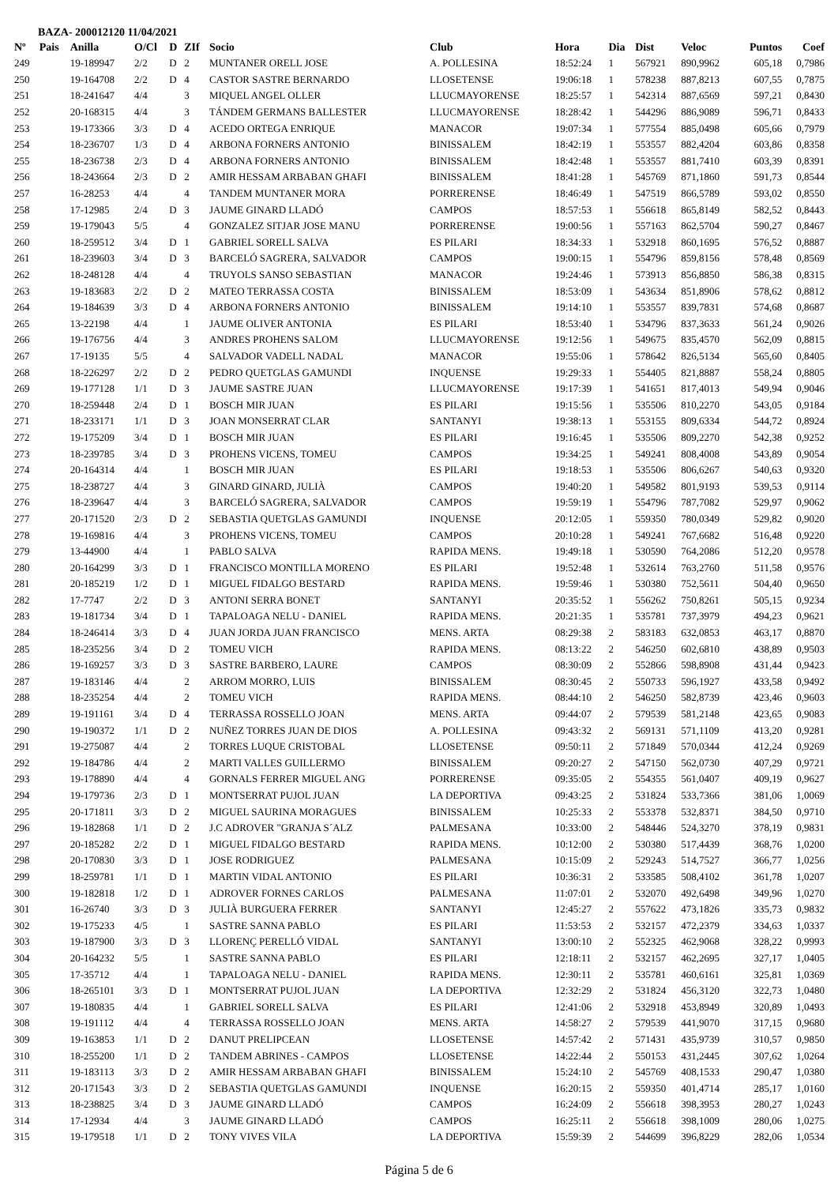BAZA- 200012120 11/04/2021
| Nº | Pais | Anilla | O/Cl | D | ZIf | Socio | Club | Hora | Dia | Dist | Veloc | Puntos | Coef |
| --- | --- | --- | --- | --- | --- | --- | --- | --- | --- | --- | --- | --- | --- |
| 249 | | 19-189947 | 2/2 | D | 2 | MUNTANER ORELL JOSE | A. POLLESINA | 18:52:24 | 1 | 567921 | 890,9962 | 605,18 | 0,7986 |
| 250 | | 19-164708 | 2/2 | D | 4 | CASTOR SASTRE BERNARDO | LLOSETENSE | 19:06:18 | 1 | 578238 | 887,8213 | 607,55 | 0,7875 |
| 251 | | 18-241647 | 4/4 | | 3 | MIQUEL ANGEL OLLER | LLUCMAYORENSE | 18:25:57 | 1 | 542314 | 887,6569 | 597,21 | 0,8430 |
| 252 | | 20-168315 | 4/4 | | 3 | TÁNDEM GERMANS BALLESTER | LLUCMAYORENSE | 18:28:42 | 1 | 544296 | 886,9089 | 596,71 | 0,8433 |
| 253 | | 19-173366 | 3/3 | D | 4 | ACEDO ORTEGA ENRIQUE | MANACOR | 19:07:34 | 1 | 577554 | 885,0498 | 605,66 | 0,7979 |
| 254 | | 18-236707 | 1/3 | D | 4 | ARBONA FORNERS ANTONIO | BINISSALEM | 18:42:19 | 1 | 553557 | 882,4204 | 603,86 | 0,8358 |
| 255 | | 18-236738 | 2/3 | D | 4 | ARBONA FORNERS ANTONIO | BINISSALEM | 18:42:48 | 1 | 553557 | 881,7410 | 603,39 | 0,8391 |
| 256 | | 18-243664 | 2/3 | D | 2 | AMIR HESSAM ARBABAN GHAFI | BINISSALEM | 18:41:28 | 1 | 545769 | 871,1860 | 591,73 | 0,8544 |
| 257 | | 16-28253 | 4/4 | | 4 | TANDEM MUNTANER MORA | PORRERENSE | 18:46:49 | 1 | 547519 | 866,5789 | 593,02 | 0,8550 |
| 258 | | 17-12985 | 2/4 | D | 3 | JAUME GINARD LLADÓ | CAMPOS | 18:57:53 | 1 | 556618 | 865,8149 | 582,52 | 0,8443 |
| 259 | | 19-179043 | 5/5 | | 4 | GONZALEZ SITJAR JOSE MANU | PORRERENSE | 19:00:56 | 1 | 557163 | 862,5704 | 590,27 | 0,8467 |
| 260 | | 18-259512 | 3/4 | D | 1 | GABRIEL SORELL SALVA | ES PILARI | 18:34:33 | 1 | 532918 | 860,1695 | 576,52 | 0,8887 |
| 261 | | 18-239603 | 3/4 | D | 3 | BARCELÓ SAGRERA, SALVADOR | CAMPOS | 19:00:15 | 1 | 554796 | 859,8156 | 578,48 | 0,8569 |
| 262 | | 18-248128 | 4/4 | | 4 | TRUYOLS SANSO SEBASTIAN | MANACOR | 19:24:46 | 1 | 573913 | 856,8850 | 586,38 | 0,8315 |
| 263 | | 19-183683 | 2/2 | D | 2 | MATEO TERRASSA COSTA | BINISSALEM | 18:53:09 | 1 | 543634 | 851,8906 | 578,62 | 0,8812 |
| 264 | | 19-184639 | 3/3 | D | 4 | ARBONA FORNERS ANTONIO | BINISSALEM | 19:14:10 | 1 | 553557 | 839,7831 | 574,68 | 0,8687 |
| 265 | | 13-22198 | 4/4 | | 1 | JAUME OLIVER ANTONIA | ES PILARI | 18:53:40 | 1 | 534796 | 837,3633 | 561,24 | 0,9026 |
| 266 | | 19-176756 | 4/4 | | 3 | ANDRES PROHENS SALOM | LLUCMAYORENSE | 19:12:56 | 1 | 549675 | 835,4570 | 562,09 | 0,8815 |
| 267 | | 17-19135 | 5/5 | | 4 | SALVADOR VADELL NADAL | MANACOR | 19:55:06 | 1 | 578642 | 826,5134 | 565,60 | 0,8405 |
| 268 | | 18-226297 | 2/2 | D | 2 | PEDRO QUETGLAS GAMUNDI | INQUENSE | 19:29:33 | 1 | 554405 | 821,8887 | 558,24 | 0,8805 |
| 269 | | 19-177128 | 1/1 | D | 3 | JAUME SASTRE JUAN | LLUCMAYORENSE | 19:17:39 | 1 | 541651 | 817,4013 | 549,94 | 0,9046 |
| 270 | | 18-259448 | 2/4 | D | 1 | BOSCH MIR JUAN | ES PILARI | 19:15:56 | 1 | 535506 | 810,2270 | 543,05 | 0,9184 |
| 271 | | 18-233171 | 1/1 | D | 3 | JOAN MONSERRAT CLAR | SANTANYI | 19:38:13 | 1 | 553155 | 809,6334 | 544,72 | 0,8924 |
| 272 | | 19-175209 | 3/4 | D | 1 | BOSCH MIR JUAN | ES PILARI | 19:16:45 | 1 | 535506 | 809,2270 | 542,38 | 0,9252 |
| 273 | | 18-239785 | 3/4 | D | 3 | PROHENS VICENS, TOMEU | CAMPOS | 19:34:25 | 1 | 549241 | 808,4008 | 543,89 | 0,9054 |
| 274 | | 20-164314 | 4/4 | | 1 | BOSCH MIR JUAN | ES PILARI | 19:18:53 | 1 | 535506 | 806,6267 | 540,63 | 0,9320 |
| 275 | | 18-238727 | 4/4 | | 3 | GINARD GINARD, JULIÀ | CAMPOS | 19:40:20 | 1 | 549582 | 801,9193 | 539,53 | 0,9114 |
| 276 | | 18-239647 | 4/4 | | 3 | BARCELÓ SAGRERA, SALVADOR | CAMPOS | 19:59:19 | 1 | 554796 | 787,7082 | 529,97 | 0,9062 |
| 277 | | 20-171520 | 2/3 | D | 2 | SEBASTIA QUETGLAS GAMUNDI | INQUENSE | 20:12:05 | 1 | 559350 | 780,0349 | 529,82 | 0,9020 |
| 278 | | 19-169816 | 4/4 | | 3 | PROHENS VICENS, TOMEU | CAMPOS | 20:10:28 | 1 | 549241 | 767,6682 | 516,48 | 0,9220 |
| 279 | | 13-44900 | 4/4 | | 1 | PABLO SALVA | RAPIDA MENS. | 19:49:18 | 1 | 530590 | 764,2086 | 512,20 | 0,9578 |
| 280 | | 20-164299 | 3/3 | D | 1 | FRANCISCO MONTILLA MORENO | ES PILARI | 19:52:48 | 1 | 532614 | 763,2760 | 511,58 | 0,9576 |
| 281 | | 20-185219 | 1/2 | D | 1 | MIGUEL FIDALGO BESTARD | RAPIDA MENS. | 19:59:46 | 1 | 530380 | 752,5611 | 504,40 | 0,9650 |
| 282 | | 17-7747 | 2/2 | D | 3 | ANTONI SERRA BONET | SANTANYI | 20:35:52 | 1 | 556262 | 750,8261 | 505,15 | 0,9234 |
| 283 | | 19-181734 | 3/4 | D | 1 | TAPALOAGA NELU - DANIEL | RAPIDA MENS. | 20:21:35 | 1 | 535781 | 737,3979 | 494,23 | 0,9621 |
| 284 | | 18-246414 | 3/3 | D | 4 | JUAN JORDA JUAN FRANCISCO | MENS. ARTA | 08:29:38 | 2 | 583183 | 632,0853 | 463,17 | 0,8870 |
| 285 | | 18-235256 | 3/4 | D | 2 | TOMEU VICH | RAPIDA MENS. | 08:13:22 | 2 | 546250 | 602,6810 | 438,89 | 0,9503 |
| 286 | | 19-169257 | 3/3 | D | 3 | SASTRE BARBERO, LAURE | CAMPOS | 08:30:09 | 2 | 552866 | 598,8908 | 431,44 | 0,9423 |
| 287 | | 19-183146 | 4/4 | | 2 | ARROM MORRO, LUIS | BINISSALEM | 08:30:45 | 2 | 550733 | 596,1927 | 433,58 | 0,9492 |
| 288 | | 18-235254 | 4/4 | | 2 | TOMEU VICH | RAPIDA MENS. | 08:44:10 | 2 | 546250 | 582,8739 | 423,46 | 0,9603 |
| 289 | | 19-191161 | 3/4 | D | 4 | TERRASSA ROSSELLO JOAN | MENS. ARTA | 09:44:07 | 2 | 579539 | 581,2148 | 423,65 | 0,9083 |
| 290 | | 19-190372 | 1/1 | D | 2 | NUÑEZ TORRES JUAN DE DIOS | A. POLLESINA | 09:43:32 | 2 | 569131 | 571,1109 | 413,20 | 0,9281 |
| 291 | | 19-275087 | 4/4 | | 2 | TORRES LUQUE CRISTOBAL | LLOSETENSE | 09:50:11 | 2 | 571849 | 570,0344 | 412,24 | 0,9269 |
| 292 | | 19-184786 | 4/4 | | 2 | MARTI VALLES GUILLERMO | BINISSALEM | 09:20:27 | 2 | 547150 | 562,0730 | 407,29 | 0,9721 |
| 293 | | 19-178890 | 4/4 | | 4 | GORNALS FERRER MIGUEL ANG | PORRERENSE | 09:35:05 | 2 | 554355 | 561,0407 | 409,19 | 0,9627 |
| 294 | | 19-179736 | 2/3 | D | 1 | MONTSERRAT PUJOL JUAN | LA DEPORTIVA | 09:43:25 | 2 | 531824 | 533,7366 | 381,06 | 1,0069 |
| 295 | | 20-171811 | 3/3 | D | 2 | MIGUEL SAURINA MORAGUES | BINISSALEM | 10:25:33 | 2 | 553378 | 532,8371 | 384,50 | 0,9710 |
| 296 | | 19-182868 | 1/1 | D | 2 | J.C ADROVER "GRANJA S´ALZ | PALMESANA | 10:33:00 | 2 | 548446 | 524,3270 | 378,19 | 0,9831 |
| 297 | | 20-185282 | 2/2 | D | 1 | MIGUEL FIDALGO BESTARD | RAPIDA MENS. | 10:12:00 | 2 | 530380 | 517,4439 | 368,76 | 1,0200 |
| 298 | | 20-170830 | 3/3 | D | 1 | JOSE RODRIGUEZ | PALMESANA | 10:15:09 | 2 | 529243 | 514,7527 | 366,77 | 1,0256 |
| 299 | | 18-259781 | 1/1 | D | 1 | MARTIN VIDAL ANTONIO | ES PILARI | 10:36:31 | 2 | 533585 | 508,4102 | 361,78 | 1,0207 |
| 300 | | 19-182818 | 1/2 | D | 1 | ADROVER FORNES CARLOS | PALMESANA | 11:07:01 | 2 | 532070 | 492,6498 | 349,96 | 1,0270 |
| 301 | | 16-26740 | 3/3 | D | 3 | JULIÀ BURGUERA FERRER | SANTANYI | 12:45:27 | 2 | 557622 | 473,1826 | 335,73 | 0,9832 |
| 302 | | 19-175233 | 4/5 | | 1 | SASTRE SANNA PABLO | ES PILARI | 11:53:53 | 2 | 532157 | 472,2379 | 334,63 | 1,0337 |
| 303 | | 19-187900 | 3/3 | D | 3 | LLORENÇ PERELLÓ VIDAL | SANTANYI | 13:00:10 | 2 | 552325 | 462,9068 | 328,22 | 0,9993 |
| 304 | | 20-164232 | 5/5 | | 1 | SASTRE SANNA PABLO | ES PILARI | 12:18:11 | 2 | 532157 | 462,2695 | 327,17 | 1,0405 |
| 305 | | 17-35712 | 4/4 | | 1 | TAPALOAGA NELU - DANIEL | RAPIDA MENS. | 12:30:11 | 2 | 535781 | 460,6161 | 325,81 | 1,0369 |
| 306 | | 18-265101 | 3/3 | D | 1 | MONTSERRAT PUJOL JUAN | LA DEPORTIVA | 12:32:29 | 2 | 531824 | 456,3120 | 322,73 | 1,0480 |
| 307 | | 19-180835 | 4/4 | | 1 | GABRIEL SORELL SALVA | ES PILARI | 12:41:06 | 2 | 532918 | 453,8949 | 320,89 | 1,0493 |
| 308 | | 19-191112 | 4/4 | | 4 | TERRASSA ROSSELLO JOAN | MENS. ARTA | 14:58:27 | 2 | 579539 | 441,9070 | 317,15 | 0,9680 |
| 309 | | 19-163853 | 1/1 | D | 2 | DANUT PRELIPCEAN | LLOSETENSE | 14:57:42 | 2 | 571431 | 435,9739 | 310,57 | 0,9850 |
| 310 | | 18-255200 | 1/1 | D | 2 | TANDEM ABRINES - CAMPOS | LLOSETENSE | 14:22:44 | 2 | 550153 | 431,2445 | 307,62 | 1,0264 |
| 311 | | 19-183113 | 3/3 | D | 2 | AMIR HESSAM ARBABAN GHAFI | BINISSALEM | 15:24:10 | 2 | 545769 | 408,1533 | 290,47 | 1,0380 |
| 312 | | 20-171543 | 3/3 | D | 2 | SEBASTIA QUETGLAS GAMUNDI | INQUENSE | 16:20:15 | 2 | 559350 | 401,4714 | 285,17 | 1,0160 |
| 313 | | 18-238825 | 3/4 | D | 3 | JAUME GINARD LLADÓ | CAMPOS | 16:24:09 | 2 | 556618 | 398,3953 | 280,27 | 1,0243 |
| 314 | | 17-12934 | 4/4 | | 3 | JAUME GINARD LLADÓ | CAMPOS | 16:25:11 | 2 | 556618 | 398,1009 | 280,06 | 1,0275 |
| 315 | | 19-179518 | 1/1 | D | 2 | TONY VIVES VILA | LA DEPORTIVA | 15:59:39 | 2 | 544699 | 396,8229 | 282,06 | 1,0534 |
Página 5 de 6